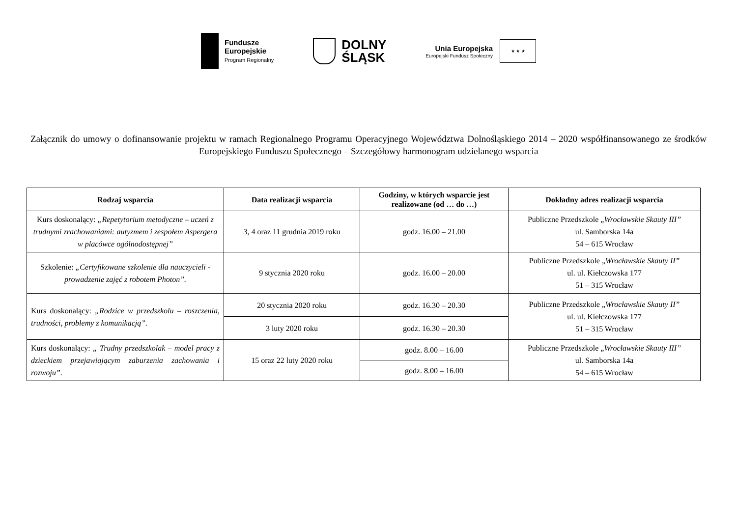Fundusze
Europejskie
Program Regionalny
DOLNY
ŚLĄSK
Unia Europejska
Europejski Fundusz Społeczny
★ ★ ★
Załącznik do umowy o dofinansowanie projektu w ramach Regionalnego Programu Operacyjnego Województwa Dolnośląskiego 2014 – 2020 współfinansowanego ze środków Europejskiego Funduszu Społecznego – Szczegółowy harmonogram udzielanego wsparcia
| Rodzaj wsparcia | Data realizacji wsparcia | Godziny, w których wsparcie jest realizowane (od … do …) | Dokładny adres realizacji wsparcia |
| --- | --- | --- | --- |
| Kurs doskonalący: „Repetytorium metodyczne – uczeń z trudnymi zrachowaniami: autyzmem i zespołem Aspergera w placówce ogólnodostępnej” | 3, 4 oraz 11 grudnia 2019 roku | godz. 16.00 – 21.00 | Publiczne Przedszkole „ Wrocławskie Skauty III” ul. Samborska 14a 54 – 615 Wrocław |
| Szkolenie: „Certyfikowane szkolenie dla nauczycieli - prowadzenie zajęć z robotem Photon”. | 9 stycznia 2020 roku | godz. 16.00 – 20.00 | Publiczne Przedszkole „ Wrocławskie Skauty II” ul. ul. Kiełczowska 177 51 – 315 Wrocław |
| Kurs doskonalący: „Rodzice w przedszkolu – roszczenia, trudności, problemy z komunikacją”. | 20 stycznia 2020 roku | godz. 16.30 – 20.30 | Publiczne Przedszkole „ Wrocławskie Skauty II” ul. ul. Kiełczowska 177 51 – 315 Wrocław |
| | 3 luty 2020 roku | godz. 16.30 – 20.30 | |
| Kurs doskonalący: „ Trudny przedszkolak – model pracy z dzieckiem przejawiającym zaburzenia zachowania i rozwoju”. | 15 oraz 22 luty 2020 roku | godz. 8.00 – 16.00 | Publiczne Przedszkole „ Wrocławskie Skauty III” ul. Samborska 14a 54 – 615 Wrocław |
| | | godz. 8.00 – 16.00 | |